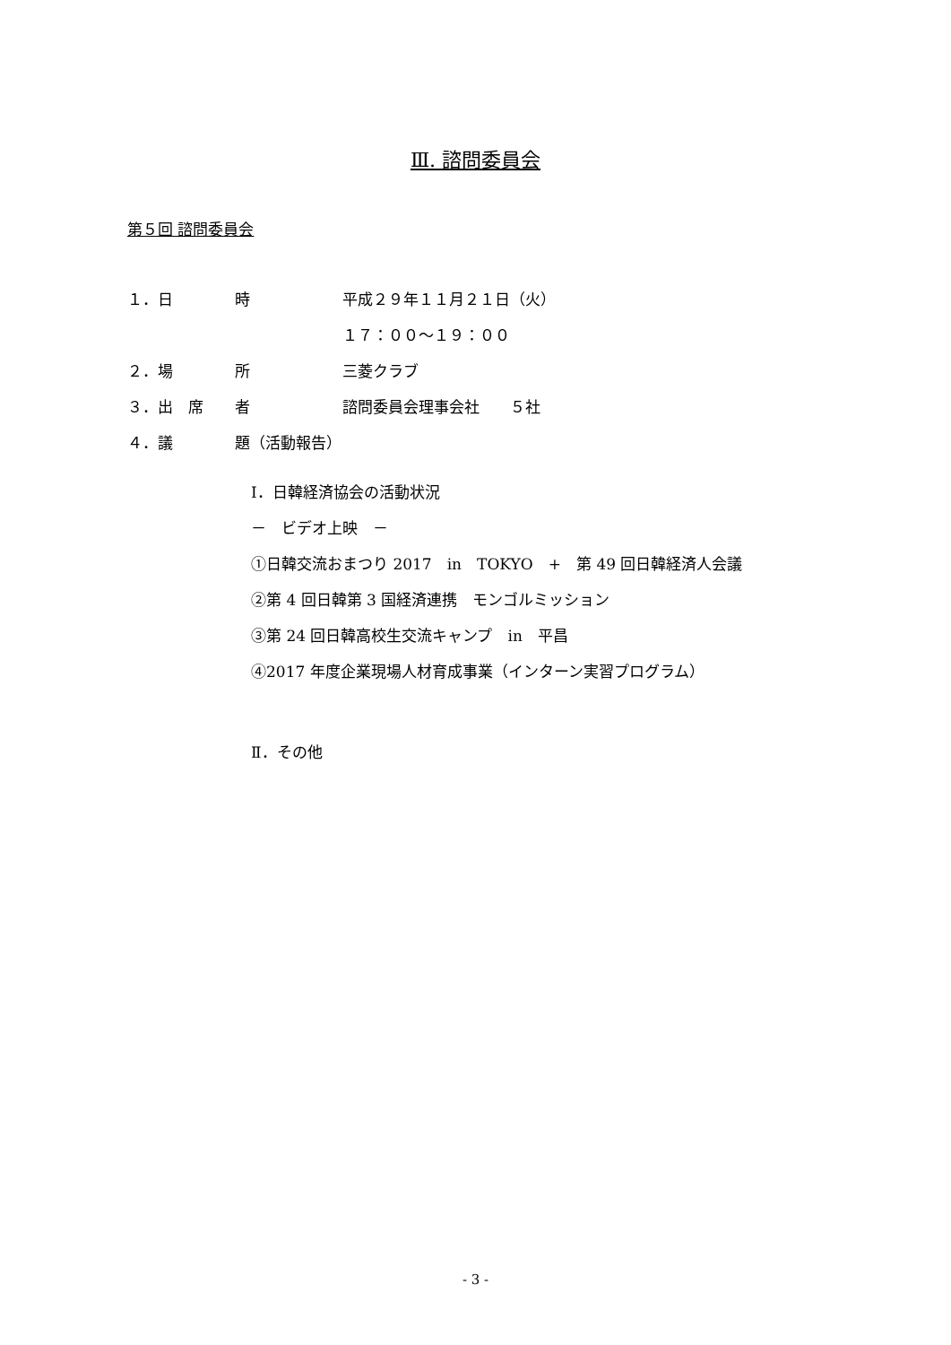Ⅲ. 諮問委員会
第５回 諮問委員会
１．日 時 平成２９年１１月２１日（火）
１７：００～１９：００
２．場 所 三菱クラブ
３．出　席 者 諮問委員会理事会社　　５社
４．議 題（活動報告）
Ⅰ．日韓経済協会の活動状況
－　ビデオ上映　－
①日韓交流おまつり 2017　in　TOKYO　+　第 49 回日韓経済人会議
②第 4 回日韓第 3 国経済連携　モンゴルミッション
③第 24 回日韓高校生交流キャンプ　in　平昌
④2017 年度企業現場人材育成事業（インターン実習プログラム）
Ⅱ．その他
- 3 -